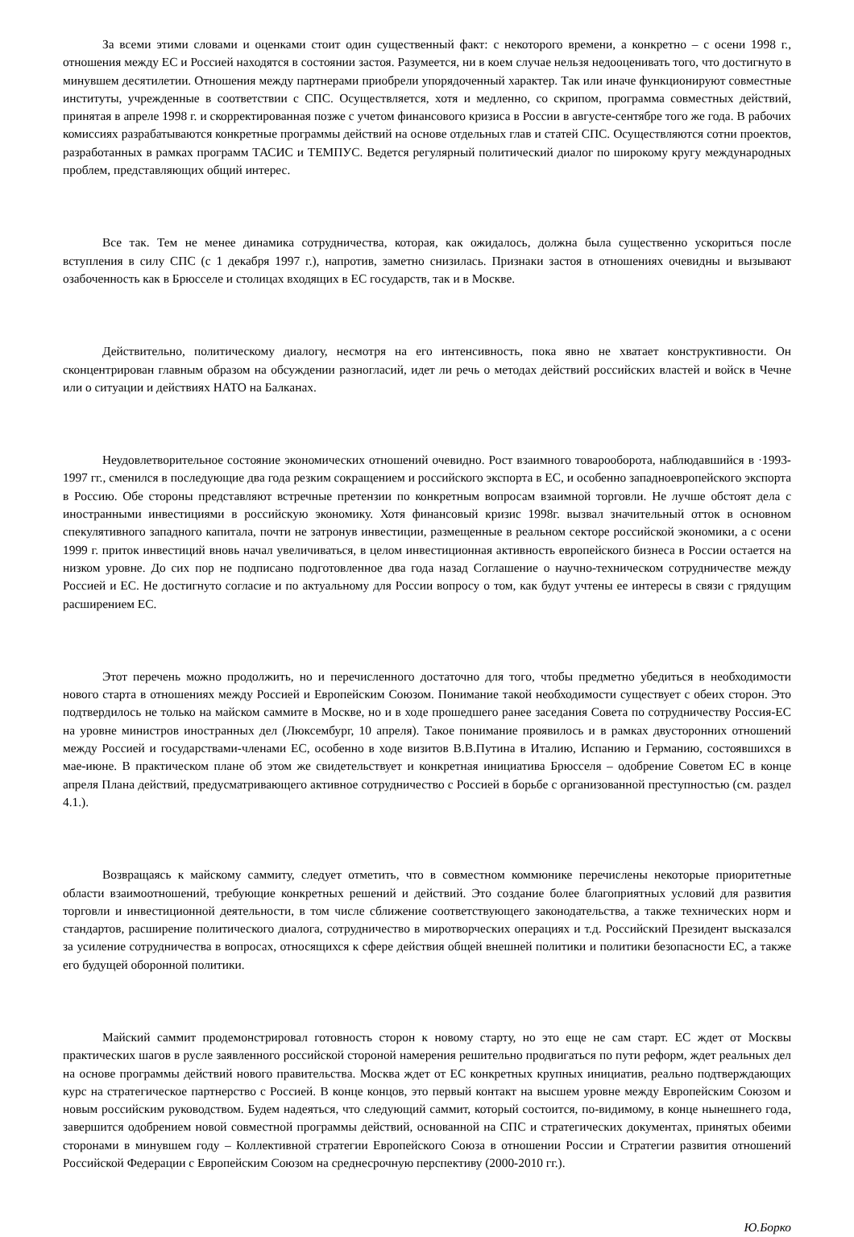За всеми этими словами и оценками стоит один существенный факт: с некоторого времени, а конкретно – с осени 1998 г., отношения между ЕС и Россией находятся в состоянии застоя. Разумеется, ни в коем случае нельзя недооценивать того, что достигнуто в минувшем десятилетии. Отношения между партнерами приобрели упорядоченный характер. Так или иначе функционируют совместные институты, учрежденные в соответствии с СПС. Осуществляется, хотя и медленно, со скрипом, программа совместных действий, принятая в апреле 1998 г. и скорректированная позже с учетом финансового кризиса в России в августе-сентябре того же года. В рабочих комиссиях разрабатываются конкретные программы действий на основе отдельных глав и статей СПС. Осуществляются сотни проектов, разработанных в рамках программ ТАСИС и ТЕМПУС. Ведется регулярный политический диалог по широкому кругу международных проблем, представляющих общий интерес.
Все так. Тем не менее динамика сотрудничества, которая, как ожидалось, должна была существенно ускориться после вступления в силу СПС (с 1 декабря 1997 г.), напротив, заметно снизилась. Признаки застоя в отношениях очевидны и вызывают озабоченность как в Брюсселе и столицах входящих в ЕС государств, так и в Москве.
Действительно, политическому диалогу, несмотря на его интенсивность, пока явно не хватает конструктивности. Он сконцентрирован главным образом на обсуждении разногласий, идет ли речь о методах действий российских властей и войск в Чечне или о ситуации и действиях НАТО на Балканах.
Неудовлетворительное состояние экономических отношений очевидно. Рост взаимного товарооборота, наблюдавшийся в ·1993-1997 гг., сменился в последующие два года резким сокращением и российского экспорта в ЕС, и особенно западноевропейского экспорта в Россию. Обе стороны представляют встречные претензии по конкретным вопросам взаимной торговли. Не лучше обстоят дела с иностранными инвестициями в российскую экономику. Хотя финансовый кризис 1998г. вызвал значительный отток в основном спекулятивного западного капитала, почти не затронув инвестиции, размещенные в реальном секторе российской экономики, а с осени 1999 г. приток инвестиций вновь начал увеличиваться, в целом инвестиционная активность европейского бизнеса в России остается на низком уровне. До сих пор не подписано подготовленное два года назад Соглашение о научно-техническом сотрудничестве между Россией и ЕС. Не достигнуто согласие и по актуальному для России вопросу о том, как будут учтены ее интересы в связи с грядущим расширением ЕС.
Этот перечень можно продолжить, но и перечисленного достаточно для того, чтобы предметно убедиться в необходимости нового старта в отношениях между Россией и Европейским Союзом. Понимание такой необходимости существует с обеих сторон. Это подтвердилось не только на майском саммите в Москве, но и в ходе прошедшего ранее заседания Совета по сотрудничеству Россия-ЕС на уровне министров иностранных дел (Люксембург, 10 апреля). Такое понимание проявилось и в рамках двусторонних отношений между Россией и государствами-членами ЕС, особенно в ходе визитов В.В.Путина в Италию, Испанию и Германию, состоявшихся в мае-июне. В практическом плане об этом же свидетельствует и конкретная инициатива Брюсселя – одобрение Советом ЕС в конце апреля Плана действий, предусматривающего активное сотрудничество с Россией в борьбе с организованной преступностью (см. раздел 4.1.).
Возвращаясь к майскому саммиту, следует отметить, что в совместном коммюнике перечислены некоторые приоритетные области взаимоотношений, требующие конкретных решений и действий. Это создание более благоприятных условий для развития торговли и инвестиционной деятельности, в том числе сближение соответствующего законодательства, а также технических норм и стандартов, расширение политического диалога, сотрудничество в миротворческих операциях и т.д. Российский Президент высказался за усиление сотрудничества в вопросах, относящихся к сфере действия общей внешней политики и политики безопасности ЕС, а также его будущей оборонной политики.
Майский саммит продемонстрировал готовность сторон к новому старту, но это еще не сам старт. ЕС ждет от Москвы практических шагов в русле заявленного российской стороной намерения решительно продвигаться по пути реформ, ждет реальных дел на основе программы действий нового правительства. Москва ждет от ЕС конкретных крупных инициатив, реально подтверждающих курс на стратегическое партнерство с Россией. В конце концов, это первый контакт на высшем уровне между Европейским Союзом и новым российским руководством. Будем надеяться, что следующий саммит, который состоится, по-видимому, в конце нынешнего года, завершится одобрением новой совместной программы действий, основанной на СПС и стратегических документах, принятых обеими сторонами в минувшем году – Коллективной стратегии Европейского Союза в отношении России и Стратегии развития отношений Российской Федерации с Европейским Союзом на среднесрочную перспективу (2000-2010 гг.).
Ю.Борко